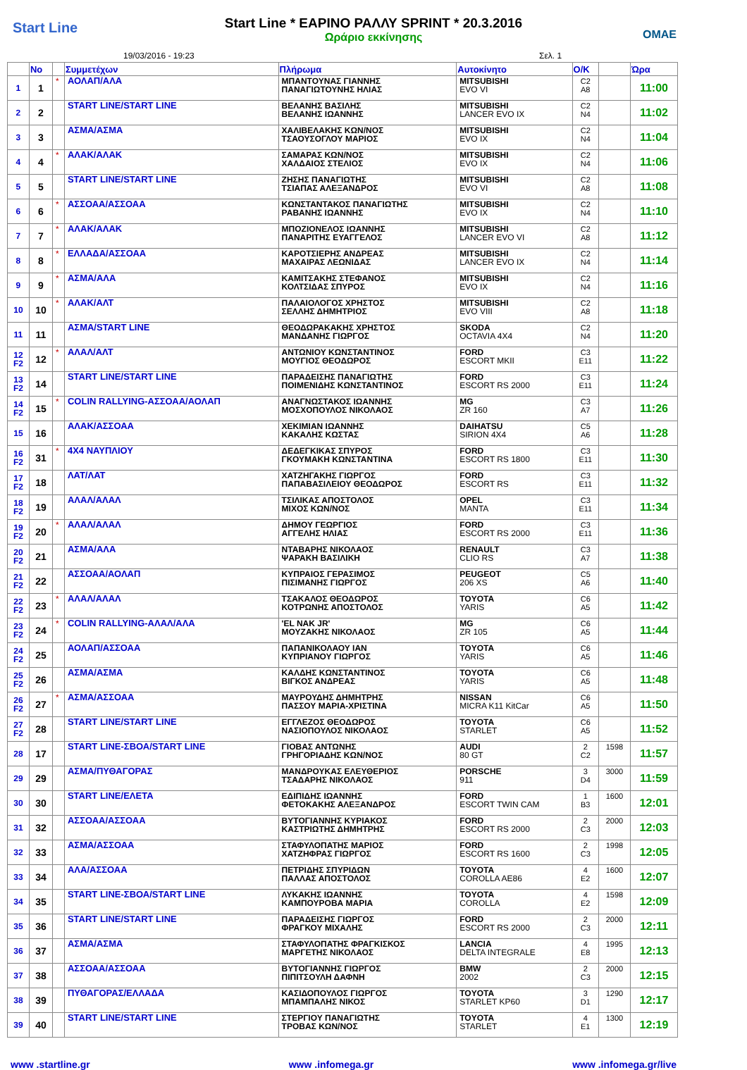Start Line
Start Line * ΕΑΡΙΝΟ ΡΑΛΛΥ SPRINT * 20.3.2016
Ωράριο εκκίνησης
ΟΜΑΕ
19/03/2016 - 19:23 Σελ. 1
| | No | | Συμμετέχων | Πλήρωμα | Αυτοκίνητο | Ο/Κ | | Ώρα |
| --- | --- | --- | --- | --- | --- | --- | --- | --- |
| 1 | 1 | * | ΑΟΛΑΠ/ΑΛΑ | ΜΠΑΝΤΟΥΝΑΣ ΓΙΑΝΝΗΣ ΠΑΝΑΓΙΩΤΟΥΝΗΣ ΗΛΙΑΣ | MITSUBISHI EVO VI | C2 A8 | | 11:00 |
| 2 | 2 | | START LINE/START LINE | ΒΕΛΑΝΗΣ ΒΑΣΙΛΗΣ ΒΕΛΑΝΗΣ ΙΩΑΝΝΗΣ | MITSUBISHI LANCER EVO IX | C2 N4 | | 11:02 |
| 3 | 3 | | ΑΣΜΑ/ΑΣΜΑ | ΧΑΛΙΒΕΛΑΚΗΣ ΚΩΝ/ΝΟΣ ΤΣΑΟΥΣΟΓΛΟΥ ΜΑΡΙΟΣ | MITSUBISHI EVO IX | C2 N4 | | 11:04 |
| 4 | 4 | * | ΑΛΑΚ/ΑΛΑΚ | ΣΑΜΑΡΑΣ ΚΩΝ/ΝΟΣ ΧΑΛΔΑΙΟΣ ΣΤΕΛΙΟΣ | MITSUBISHI EVO IX | C2 N4 | | 11:06 |
| 5 | 5 | | START LINE/START LINE | ΖΗΣΗΣ ΠΑΝΑΓΙΩΤΗΣ ΤΣΙΑΠΑΣ ΑΛΕΞΑΝΔΡΟΣ | MITSUBISHI EVO VI | C2 A8 | | 11:08 |
| 6 | 6 | * | ΑΣΣΟΑΑ/ΑΣΣΟΑΑ | ΚΩΝΣΤΑΝΤΑΚΟΣ ΠΑΝΑΓΙΩΤΗΣ ΡΑΒΑΝΗΣ ΙΩΑΝΝΗΣ | MITSUBISHI EVO IX | C2 N4 | | 11:10 |
| 7 | 7 | * | ΑΛΑΚ/ΑΛΑΚ | ΜΠΟΖΙΟΝΕΛΟΣ ΙΩΑΝΝΗΣ ΠΑΝΑΡΙΤΗΣ ΕΥΑΓΓΕΛΟΣ | MITSUBISHI LANCER EVO VI | C2 A8 | | 11:12 |
| 8 | 8 | * | ΕΛΛΑΔΑ/ΑΣΣΟΑΑ | ΚΑΡΟΤΣΙΕΡΗΣ ΑΝΔΡΕΑΣ ΜΑΧΑΙΡΑΣ ΛΕΩΝΙΔΑΣ | MITSUBISHI LANCER EVO IX | C2 N4 | | 11:14 |
| 9 | 9 | * | ΑΣΜΑ/ΑΛΑ | ΚΑΜΙΤΣΑΚΗΣ ΣΤΕΦΑΝΟΣ ΚΟΛΤΣΙΔΑΣ ΣΠΥΡΟΣ | MITSUBISHI EVO IX | C2 N4 | | 11:16 |
| 10 | 10 | * | ΑΛΑΚ/ΑΛΤ | ΠΑΛΑΙΟΛΟΓΟΣ ΧΡΗΣΤΟΣ ΣΕΛΛΗΣ ΔΗΜΗΤΡΙΟΣ | MITSUBISHI EVO VIII | C2 A8 | | 11:18 |
| 11 | 11 | | ΑΣΜΑ/START LINE | ΘΕΟΔΩΡΑΚΑΚΗΣ ΧΡΗΣΤΟΣ ΜΑΝΔΑΝΗΣ ΓΙΩΡΓΟΣ | SKODA OCTAVIA 4X4 | C2 N4 | | 11:20 |
| 12 F2 | 12 | * | ΑΛΑΛ/ΑΛΤ | ΑΝΤΩΝΙΟΥ ΚΩΝΣΤΑΝΤΙΝΟΣ ΜΟΥΓΙΟΣ ΘΕΟΔΩΡΟΣ | FORD ESCORT MKII | C3 E11 | | 11:22 |
| 13 F2 | 14 | | START LINE/START LINE | ΠΑΡΑΔΕΙΣΗΣ ΠΑΝΑΓΙΩΤΗΣ ΠΟΙΜΕΝΙΔΗΣ ΚΩΝΣΤΑΝΤΙΝΟΣ | FORD ESCORT RS 2000 | C3 E11 | | 11:24 |
| 14 F2 | 15 | * | COLIN RALLYING-ΑΣΣΟΑΑ/ΑΟΛΑΠ | ΑΝΑΓΝΩΣΤΑΚΟΣ ΙΩΑΝΝΗΣ ΜΟΣΧΟΠΟΥΛΟΣ ΝΙΚΟΛΑΟΣ | MG ZR 160 | C3 A7 | | 11:26 |
| 15 | 16 | | ΑΛΑΚ/ΑΣΣΟΑΑ | ΧΕΚΙΜΙΑΝ ΙΩΑΝΝΗΣ ΚΑΚΑΛΗΣ ΚΩΣΤΑΣ | DAIHATSU SIRION 4X4 | C5 A6 | | 11:28 |
| 16 F2 | 31 | * | 4X4 ΝΑΥΠΛΙΟΥ | ΔΕΔΕΓΚΙΚΑΣ ΣΠΥΡΟΣ ΓΚΟΥΜΑΚΗ ΚΩΝΣΤΑΝΤΙΝΑ | FORD ESCORT RS 1800 | C3 E11 | | 11:30 |
| 17 F2 | 18 | | ΛΑΤ/ΛΑΤ | ΧΑΤΖΗΓΑΚΗΣ ΓΙΩΡΓΟΣ ΠΑΠΑΒΑΣΙΛΕΙΟΥ ΘΕΟΔΩΡΟΣ | FORD ESCORT RS | C3 E11 | | 11:32 |
| 18 F2 | 19 | | ΑΛΑΛ/ΑΛΑΛ | ΤΣΙΛΙΚΑΣ ΑΠΟΣΤΟΛΟΣ ΜΙΧΟΣ ΚΩΝ/ΝΟΣ | OPEL MANTA | C3 E11 | | 11:34 |
| 19 F2 | 20 | * | ΑΛΑΛ/ΑΛΑΛ | ΔΗΜΟΥ ΓΕΩΡΓΙΟΣ ΑΓΓΕΛΗΣ ΗΛΙΑΣ | FORD ESCORT RS 2000 | C3 E11 | | 11:36 |
| 20 F2 | 21 | | ΑΣΜΑ/ΑΛΑ | ΝΤΑΒΑΡΗΣ ΝΙΚΟΛΑΟΣ ΨΑΡΑΚΗ ΒΑΣΙΛΙΚΗ | RENAULT CLIO RS | C3 A7 | | 11:38 |
| 21 F2 | 22 | | ΑΣΣΟΑΑ/ΑΟΛΑΠ | ΚΥΠΡΑΙΟΣ ΓΕΡΑΣΙΜΟΣ ΠΙΣΙΜΑΝΗΣ ΓΙΩΡΓΟΣ | PEUGEOT 206 XS | C5 A6 | | 11:40 |
| 22 F2 | 23 | * | ΑΛΑΛ/ΑΛΑΛ | ΤΣΑΚΑΛΟΣ ΘΕΟΔΩΡΟΣ ΚΟΤΡΩΝΗΣ ΑΠΟΣΤΟΛΟΣ | TOYOTA YARIS | C6 A5 | | 11:42 |
| 23 F2 | 24 | * | COLIN RALLYING-ΑΛΑΛ/ΑΛΑ | 'EL NAK JR' ΜΟΥΖΑΚΗΣ ΝΙΚΟΛΑΟΣ | MG ZR 105 | C6 A5 | | 11:44 |
| 24 F2 | 25 | | ΑΟΛΑΠ/ΑΣΣΟΑΑ | ΠΑΠΑΝΙΚΟΛΑΟΥ ΙΑΝ ΚΥΠΡΙΑΝΟΥ ΓΙΩΡΓΟΣ | TOYOTA YARIS | C6 A5 | | 11:46 |
| 25 F2 | 26 | | ΑΣΜΑ/ΑΣΜΑ | ΚΑΛΔΗΣ ΚΩΝΣΤΑΝΤΙΝΟΣ ΒΙΓΚΟΣ ΑΝΔΡΕΑΣ | TOYOTA YARIS | C6 A5 | | 11:48 |
| 26 F2 | 27 | * | ΑΣΜΑ/ΑΣΣΟΑΑ | ΜΑΥΡΟΥΔΗΣ ΔΗΜΗΤΡΗΣ ΠΑΣΣΟΥ ΜΑΡΙΑ-ΧΡΙΣΤΙΝΑ | NISSAN MICRA K11 KitCar | C6 A5 | | 11:50 |
| 27 F2 | 28 | | START LINE/START LINE | ΕΓΓΛΕΖΟΣ ΘΕΟΔΩΡΟΣ ΝΑΣΙΟΠΟΥΛΟΣ ΝΙΚΟΛΑΟΣ | TOYOTA STARLET | C6 A5 | | 11:52 |
| 28 | 17 | | START LINE-ΣΒΟΑ/START LINE | ΓΙΟΒΑΣ ΑΝΤΩΝΗΣ ΓΡΗΓΟΡΙΑΔΗΣ ΚΩΝ/ΝΟΣ | AUDI 80 GT | 2 C2 | 1598 | 11:57 |
| 29 | 29 | | ΑΣΜΑ/ΠΥΘΑΓΟΡΑΣ | ΜΑΝΔΡΟΥΚΑΣ ΕΛΕΥΘΕΡΙΟΣ ΤΣΑΔΑΡΗΣ ΝΙΚΟΛΑΟΣ | PORSCHE 911 | 3 D4 | 3000 | 11:59 |
| 30 | 30 | | START LINE/ΕΛΕΤΑ | ΕΔΙΠΙΔΗΣ ΙΩΑΝΝΗΣ ΦΕΤΟΚΑΚΗΣ ΑΛΕΞΑΝΔΡΟΣ | FORD ESCORT TWIN CAM | 1 B3 | 1600 | 12:01 |
| 31 | 32 | | ΑΣΣΟΑΑ/ΑΣΣΟΑΑ | ΒΥΤΟΓΙΑΝΝΗΣ ΚΥΡΙΑΚΟΣ ΚΑΣΤΡΙΩΤΗΣ ΔΗΜΗΤΡΗΣ | FORD ESCORT RS 2000 | 2 C3 | 2000 | 12:03 |
| 32 | 33 | | ΑΣΜΑ/ΑΣΣΟΑΑ | ΣΤΑΦΥΛΟΠΑΤΗΣ ΜΑΡΙΟΣ ΧΑΤΖΗΦΡΑΣ ΓΙΩΡΓΟΣ | FORD ESCORT RS 1600 | 2 C3 | 1998 | 12:05 |
| 33 | 34 | | ΑΛΑ/ΑΣΣΟΑΑ | ΠΕΤΡΙΔΗΣ ΣΠΥΡΙΔΩΝ ΠΑΛΛΑΣ ΑΠΟΣΤΟΛΟΣ | TOYOTA COROLLA AE86 | 4 E2 | 1600 | 12:07 |
| 34 | 35 | | START LINE-ΣΒΟΑ/START LINE | ΛΥΚΑΚΗΣ ΙΩΑΝΝΗΣ ΚΑΜΠΟΥΡΟΒΑ ΜΑΡΙΑ | TOYOTA COROLLA | 4 E2 | 1598 | 12:09 |
| 35 | 36 | | START LINE/START LINE | ΠΑΡΑΔΕΙΣΗΣ ΓΙΩΡΓΟΣ ΦΡΑΓΚΟΥ ΜΙΧΑΛΗΣ | FORD ESCORT RS 2000 | 2 C3 | 2000 | 12:11 |
| 36 | 37 | | ΑΣΜΑ/ΑΣΜΑ | ΣΤΑΦΥΛΟΠΑΤΗΣ ΦΡΑΓΚΙΣΚΟΣ ΜΑΡΓΕΤΗΣ ΝΙΚΟΛΑΟΣ | LANCIA DELTA INTEGRALE | 4 E8 | 1995 | 12:13 |
| 37 | 38 | | ΑΣΣΟΑΑ/ΑΣΣΟΑΑ | ΒΥΤΟΓΙΑΝΝΗΣ ΓΙΩΡΓΟΣ ΠΙΠΙΤΣΟΥΛΗ ΔΑΦΝΗ | BMW 2002 | 2 C3 | 2000 | 12:15 |
| 38 | 39 | | ΠΥΘΑΓΟΡΑΣ/ΕΛΛΑΔΑ | ΚΑΣΙΔΟΠΟΥΛΟΣ ΓΙΩΡΓΟΣ ΜΠΑΜΠΑΛΗΣ ΝΙΚΟΣ | TOYOTA STARLET KP60 | 3 D1 | 1290 | 12:17 |
| 39 | 40 | | START LINE/START LINE | ΣΤΕΡΓΙΟΥ ΠΑΝΑΓΙΩΤΗΣ ΤΡΟΒΑΣ ΚΩΝ/ΝΟΣ | TOYOTA STARLET | 4 E1 | 1300 | 12:19 |
www .startline.gr www .infomega.gr www .infomega.gr/live